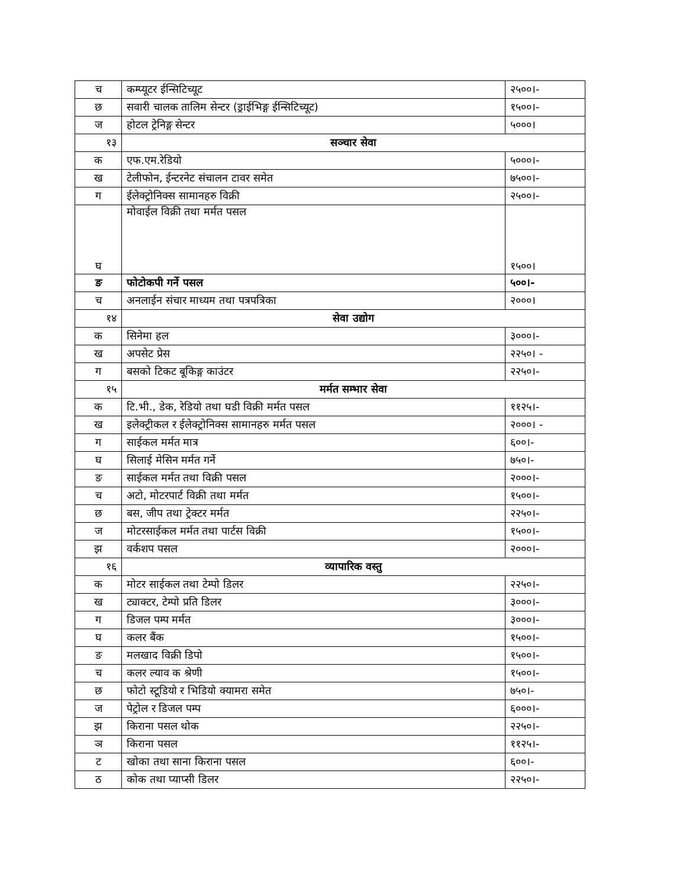| च | कम्प्यूटर ईन्सिटिच्यूट | २५००।- |
| छ | सवारी चालक तालिम सेन्टर (ड्राईभिङ्ग ईन्सिटिच्यूट) | १५००।- |
| ज | होटल ट्रेनिङ्ग सेन्टर | ५०००। |
| १३ | सञ्चार सेवा | |
| क | एफ.एम.रेडियो | ५०००।- |
| ख | टेलीफोन, ईन्टरनेट संचालन टावर समेत | ७५००।- |
| ग | ईलेक्ट्रोनिक्स सामानहरु विक्री | २५००।- |
| घ | मोवाईल विक्री तथा मर्मत पसल | १५००। |
| ङ | फोटोकपी गर्ने पसल | ५००।- |
| च | अनलाईन संचार माध्यम तथा पत्रपत्रिका | २०००। |
| १४ | सेवा उद्योग | |
| क | सिनेमा हल | ३०००।- |
| ख | अपसेट प्रेस | २२५०। - |
| ग | बसको टिकट बूकिङ्ग काउंटर | २२५०।- |
| १५ | मर्मत सम्भार सेवा | |
| क | टि.भी., डेक, रेडियो तथा घडी विक्री मर्मत पसल | ११२५।- |
| ख | इलेक्ट्रीकल र ईलेक्ट्रोनिक्स सामानहरु मर्मत पसल | २०००। - |
| ग | साईकल मर्मत मात्र | ६००।- |
| घ | सिलाई मेसिन मर्मत गर्ने | ७५०।- |
| ङ | साईकल मर्मत तथा विक्री पसल | २०००।- |
| च | अटो, मोटरपार्ट विक्री तथा मर्मत | १५००।- |
| छ | बस, जीप तथा ट्रेक्टर मर्मत | २२५०।- |
| ज | मोटरसाईकल मर्मत तथा पार्टस विक्री | १५००।- |
| झ | वर्कशप पसल | २०००।- |
| १६ | व्यापारिक वस्तु | |
| क | मोटर साईकल तथा टेम्पो डिलर | २२५०।- |
| ख | ट्याक्टर, टेम्पो प्रति डिलर | ३०००।- |
| ग | डिजल पम्प मर्मत | ३०००।- |
| घ | कलर बैंक | १५००।- |
| ङ | मलखाद विक्री डिपो | १५००।- |
| च | कलर ल्याव क श्रेणी | १५००।- |
| छ | फोटो स्टूडियो र भिडियो क्यामरा समेत | ७५०।- |
| ज | पेट्रोल र डिजल पम्प | ६०००।- |
| झ | किराना पसल थोक | २२५०।- |
| ञ | किराना पसल | ११२५।- |
| ट | खोका तथा साना किराना पसल | ६००।- |
| ठ | कोक तथा प्याप्सी डिलर | २२५०।- |